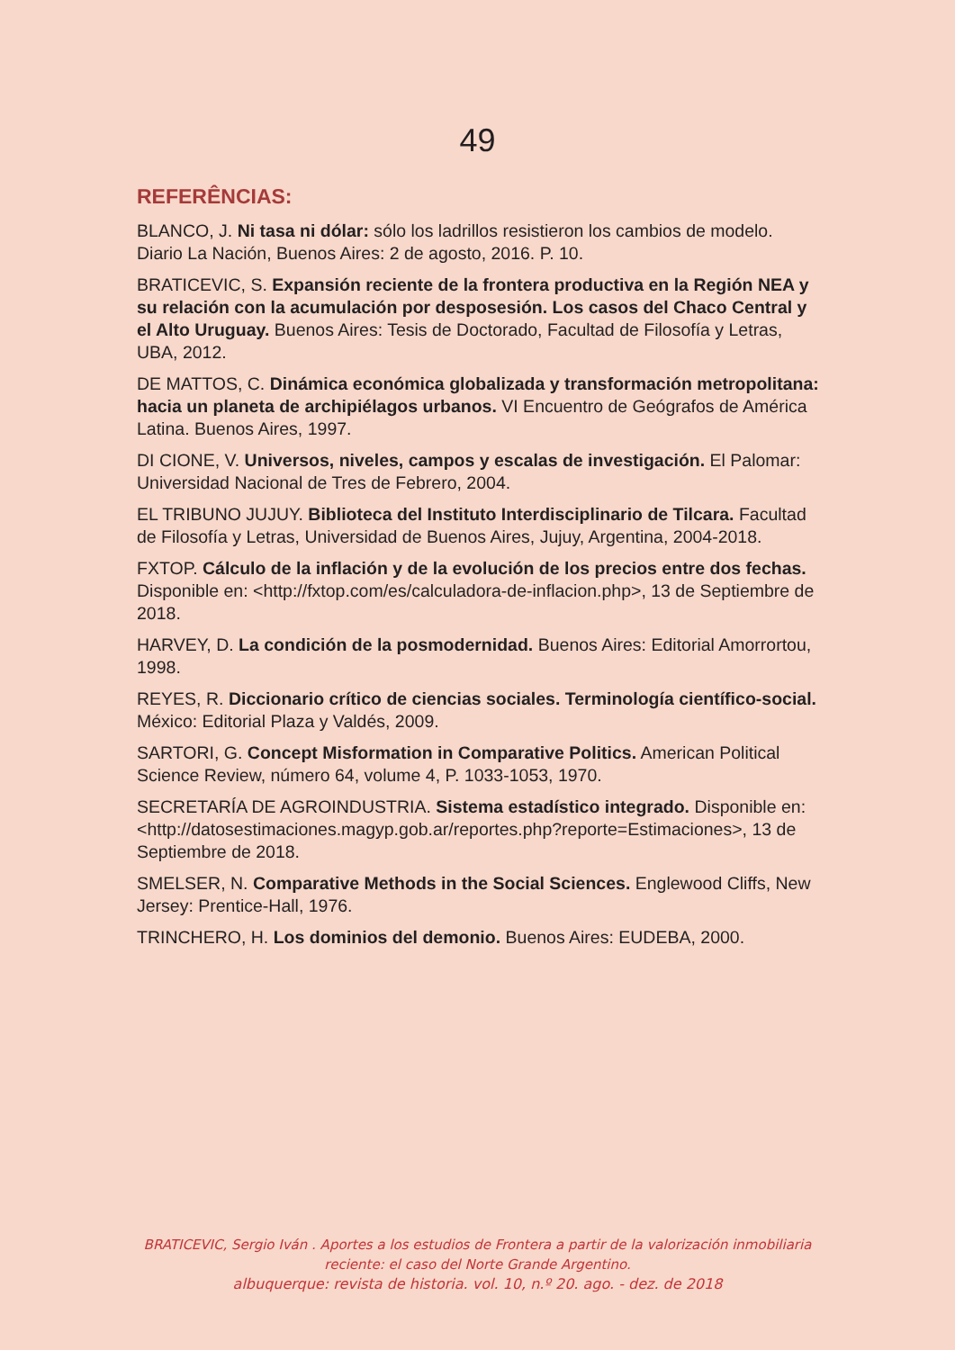49
REFERÊNCIAS:
BLANCO, J. Ni tasa ni dólar: sólo los ladrillos resistieron los cambios de modelo. Diario La Nación, Buenos Aires: 2 de agosto, 2016. P. 10.
BRATICEVIC, S. Expansión reciente de la frontera productiva en la Región NEA y su relación con la acumulación por desposesión. Los casos del Chaco Central y el Alto Uruguay. Buenos Aires: Tesis de Doctorado, Facultad de Filosofía y Letras, UBA, 2012.
DE MATTOS, C. Dinámica económica globalizada y transformación metropolitana: hacia un planeta de archipiélagos urbanos. VI Encuentro de Geógrafos de América Latina. Buenos Aires, 1997.
DI CIONE, V. Universos, niveles, campos y escalas de investigación. El Palomar: Universidad Nacional de Tres de Febrero, 2004.
EL TRIBUNO JUJUY. Biblioteca del Instituto Interdisciplinario de Tilcara. Facultad de Filosofía y Letras, Universidad de Buenos Aires, Jujuy, Argentina, 2004-2018.
FXTOP. Cálculo de la inflación y de la evolución de los precios entre dos fechas. Disponible en: <http://fxtop.com/es/calculadora-de-inflacion.php>, 13 de Septiembre de 2018.
HARVEY, D. La condición de la posmodernidad. Buenos Aires: Editorial Amorrortou, 1998.
REYES, R. Diccionario crítico de ciencias sociales. Terminología científico-social. México: Editorial Plaza y Valdés, 2009.
SARTORI, G. Concept Misformation in Comparative Politics. American Political Science Review, número 64, volume 4, P. 1033-1053, 1970.
SECRETARÍA DE AGROINDUSTRIA. Sistema estadístico integrado. Disponible en: <http://datosestimaciones.magyp.gob.ar/reportes.php?reporte=Estimaciones>, 13 de Septiembre de 2018.
SMELSER, N. Comparative Methods in the Social Sciences. Englewood Cliffs, New Jersey: Prentice-Hall, 1976.
TRINCHERO, H. Los dominios del demonio. Buenos Aires: EUDEBA, 2000.
BRATICEVIC, Sergio Iván . Aportes a los estudios de Frontera a partir de la valorización inmobiliaria reciente: el caso del Norte Grande Argentino.
albuquerque: revista de historia. vol. 10, n.º 20. ago. - dez. de 2018